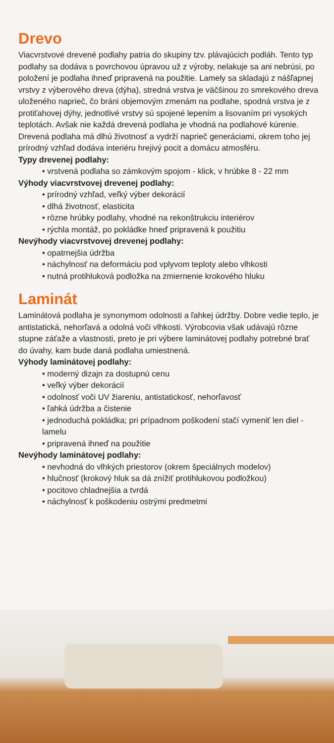Drevo
Viacvrstvové drevené podlahy patria do skupiny tzv. plávajúcich podláh. Tento typ podlahy sa dodáva s povrchovou úpravou už z výroby, nelakuje sa ani nebrúsi, po položení je podlaha ihneď pripravená na použitie. Lamely sa skladajú z nášľapnej vrstvy z výberového dreva (dýha), stredná vrstva je väčšinou zo smrekového dreva uloženého naprieč, čo bráni objemovým zmenám na podlahe, spodná vrstva je z protiťahovej dýhy, jednotlivé vrstvy sú spojené lepením a lisovaním pri vysokých teplotách. Avšak nie každá drevená podlaha je vhodná na podlahové kúrenie.
Drevená podlaha má dlhú životnosť a vydrží naprieč generáciami, okrem toho jej prírodný vzhľad dodáva interiéru hrejivý pocit a domácu atmosféru.
Typy drevenej podlahy:
• vrstvená podlaha so zámkovým spojom - klick, v hrúbke 8 - 22 mm
Výhody viacvrstvovej drevenej podlahy:
• prírodný vzhľad, veľký výber dekorácií
• dlhá životnosť, elasticita
• rôzne hrúbky podlahy, vhodné na rekonštrukciu interiérov
• rýchla montáž, po pokládke hneď pripravená k použitiu
Nevýhody viacvrstvovej drevenej podlahy:
• opatrnejšia údržba
• náchylnosť na deformáciu pod vplyvom teploty alebo vlhkosti
• nutná protihluková podložka na zmiernenie krokového hluku
Laminát
Laminátová podlaha je synonymom odolnosti a ľahkej údržby. Dobre vedie teplo, je antistatická, nehorľavá a odolná voči vlhkosti. Výrobcovia však udávajú rôzne stupne záťaže a vlastnosti, preto je pri výbere laminátovej podlahy potrebné brať do úvahy, kam bude daná podlaha umiestnená.
Výhody laminátovej podlahy:
• moderný dizajn za dostupnú cenu
• veľký výber dekorácií
• odolnosť voči UV žiareniu, antistatickosť, nehorľavosť
• ľahká údržba a čistenie
• jednoduchá pokládka; pri prípadnom poškodení stačí vymeniť len diel - lamelu
• pripravená ihneď na použitie
Nevýhody laminátovej podlahy:
• nevhodná do vlhkých priestorov (okrem špeciálnych modelov)
• hlučnosť (krokový hluk sa dá znížiť protihlukovou podložkou)
• pocitovo chladnejšia a tvrdá
• náchylnosť k poškodeniu ostrými predmetmi